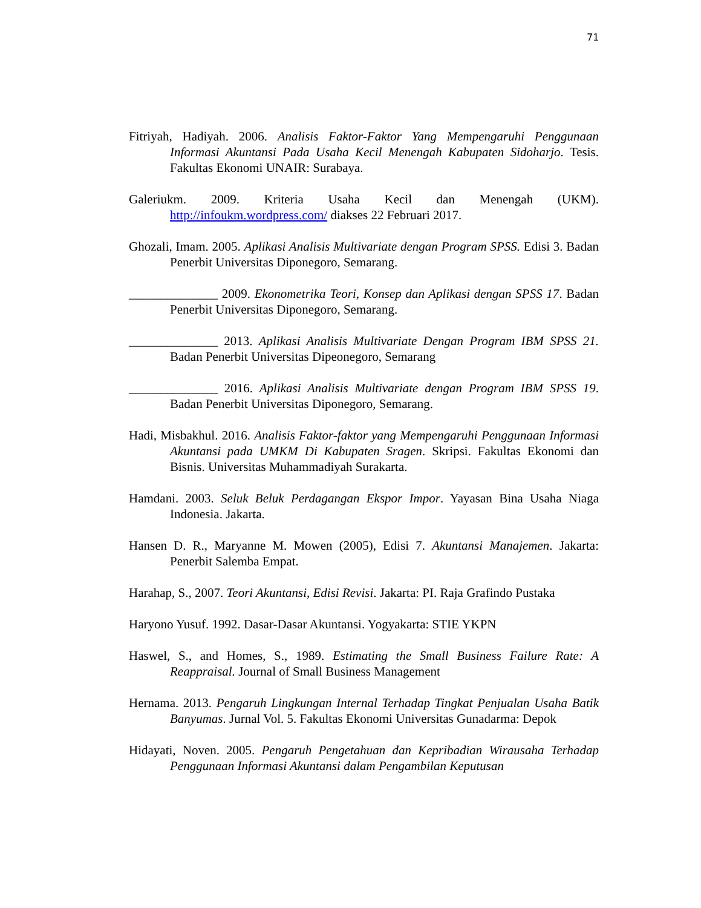71
Fitriyah, Hadiyah. 2006. Analisis Faktor-Faktor Yang Mempengaruhi Penggunaan Informasi Akuntansi Pada Usaha Kecil Menengah Kabupaten Sidoharjo. Tesis. Fakultas Ekonomi UNAIR: Surabaya.
Galeriukm. 2009. Kriteria Usaha Kecil dan Menengah (UKM). http://infoukm.wordpress.com/ diakses 22 Februari 2017.
Ghozali, Imam. 2005. Aplikasi Analisis Multivariate dengan Program SPSS. Edisi 3. Badan Penerbit Universitas Diponegoro, Semarang.
______________ 2009. Ekonometrika Teori, Konsep dan Aplikasi dengan SPSS 17. Badan Penerbit Universitas Diponegoro, Semarang.
______________ 2013. Aplikasi Analisis Multivariate Dengan Program IBM SPSS 21. Badan Penerbit Universitas Dipeonegoro, Semarang
______________ 2016. Aplikasi Analisis Multivariate dengan Program IBM SPSS 19. Badan Penerbit Universitas Diponegoro, Semarang.
Hadi, Misbakhul. 2016. Analisis Faktor-faktor yang Mempengaruhi Penggunaan Informasi Akuntansi pada UMKM Di Kabupaten Sragen. Skripsi. Fakultas Ekonomi dan Bisnis. Universitas Muhammadiyah Surakarta.
Hamdani. 2003. Seluk Beluk Perdagangan Ekspor Impor. Yayasan Bina Usaha Niaga Indonesia. Jakarta.
Hansen D. R., Maryanne M. Mowen (2005), Edisi 7. Akuntansi Manajemen. Jakarta: Penerbit Salemba Empat.
Harahap, S., 2007. Teori Akuntansi, Edisi Revisi. Jakarta: PI. Raja Grafindo Pustaka
Haryono Yusuf. 1992. Dasar-Dasar Akuntansi. Yogyakarta: STIE YKPN
Haswel, S., and Homes, S., 1989. Estimating the Small Business Failure Rate: A Reappraisal. Journal of Small Business Management
Hernama. 2013. Pengaruh Lingkungan Internal Terhadap Tingkat Penjualan Usaha Batik Banyumas. Jurnal Vol. 5. Fakultas Ekonomi Universitas Gunadarma: Depok
Hidayati, Noven. 2005. Pengaruh Pengetahuan dan Kepribadian Wirausaha Terhadap Penggunaan Informasi Akuntansi dalam Pengambilan Keputusan